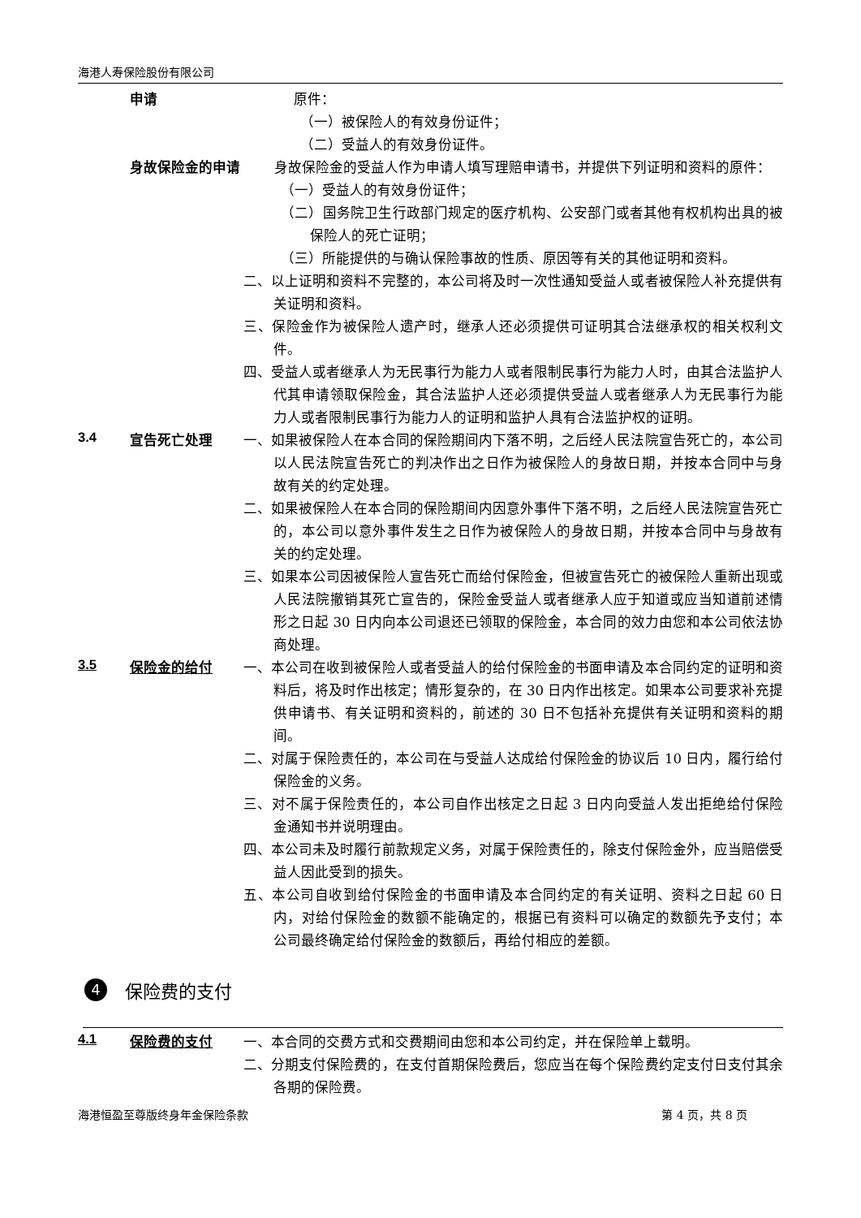海港人寿保险股份有限公司
申请
原件：
（一）被保险人的有效身份证件；
（二）受益人的有效身份证件。
身故保险金的申请
身故保险金的受益人作为申请人填写理赔申请书，并提供下列证明和资料的原件：
（一）受益人的有效身份证件；
（二）国务院卫生行政部门规定的医疗机构、公安部门或者其他有权机构出具的被保险人的死亡证明；
（三）所能提供的与确认保险事故的性质、原因等有关的其他证明和资料。
二、以上证明和资料不完整的，本公司将及时一次性通知受益人或者被保险人补充提供有关证明和资料。
三、保险金作为被保险人遗产时，继承人还必须提供可证明其合法继承权的相关权利文件。
四、受益人或者继承人为无民事行为能力人或者限制民事行为能力人时，由其合法监护人代其申请领取保险金，其合法监护人还必须提供受益人或者继承人为无民事行为能力人或者限制民事行为能力人的证明和监护人具有合法监护权的证明。
3.4
宣告死亡处理
一、如果被保险人在本合同的保险期间内下落不明，之后经人民法院宣告死亡的，本公司以人民法院宣告死亡的判决作出之日作为被保险人的身故日期，并按本合同中与身故有关的约定处理。
二、如果被保险人在本合同的保险期间内因意外事件下落不明，之后经人民法院宣告死亡的，本公司以意外事件发生之日作为被保险人的身故日期，并按本合同中与身故有关的约定处理。
三、如果本公司因被保险人宣告死亡而给付保险金，但被宣告死亡的被保险人重新出现或人民法院撤销其死亡宣告的，保险金受益人或者继承人应于知道或应当知道前述情形之日起 30 日内向本公司退还已领取的保险金，本合同的效力由您和本公司依法协商处理。
3.5
保险金的给付
一、本公司在收到被保险人或者受益人的给付保险金的书面申请及本合同约定的证明和资料后，将及时作出核定；情形复杂的，在 30 日内作出核定。如果本公司要求补充提供申请书、有关证明和资料的，前述的 30 日不包括补充提供有关证明和资料的期间。
二、对属于保险责任的，本公司在与受益人达成给付保险金的协议后 10 日内，履行给付保险金的义务。
三、对不属于保险责任的，本公司自作出核定之日起 3 日内向受益人发出拒绝给付保险金通知书并说明理由。
四、本公司未及时履行前款规定义务，对属于保险责任的，除支付保险金外，应当赔偿受益人因此受到的损失。
五、本公司自收到给付保险金的书面申请及本合同约定的有关证明、资料之日起 60 日内，对给付保险金的数额不能确定的，根据已有资料可以确定的数额先予支付；本公司最终确定给付保险金的数额后，再给付相应的差额。
4
保险费的支付
4.1
保险费的支付
一、本合同的交费方式和交费期间由您和本公司约定，并在保险单上载明。
二、分期支付保险费的，在支付首期保险费后，您应当在每个保险费约定支付日支付其余各期的保险费。
海港恒盈至尊版终身年金保险条款 第 4 页，共 8 页